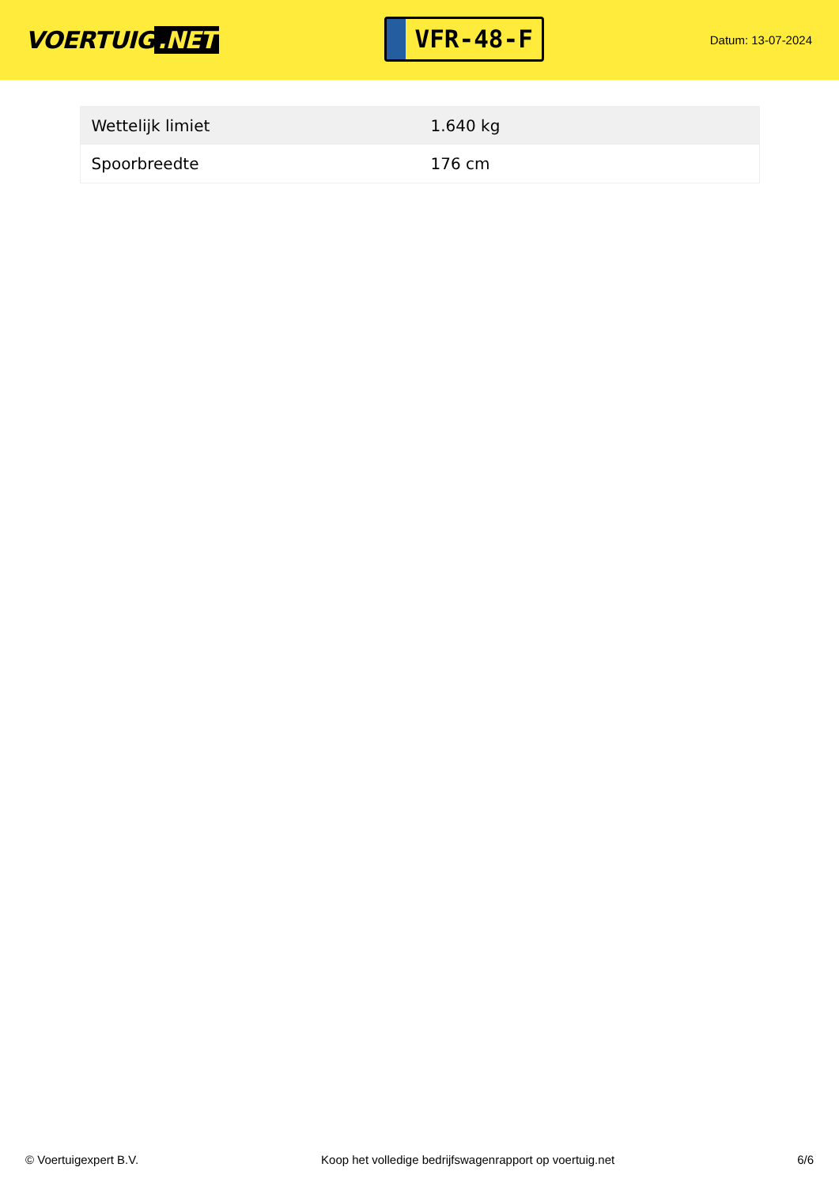VOERTUIG.NET
VFR-48-F
Datum: 13-07-2024
| Wettelijk limiet | 1.640 kg |
| Spoorbreedte | 176 cm |
© Voertuigexpert B.V. Koop het volledige bedrijfswagenrapport op voertuig.net 6/6